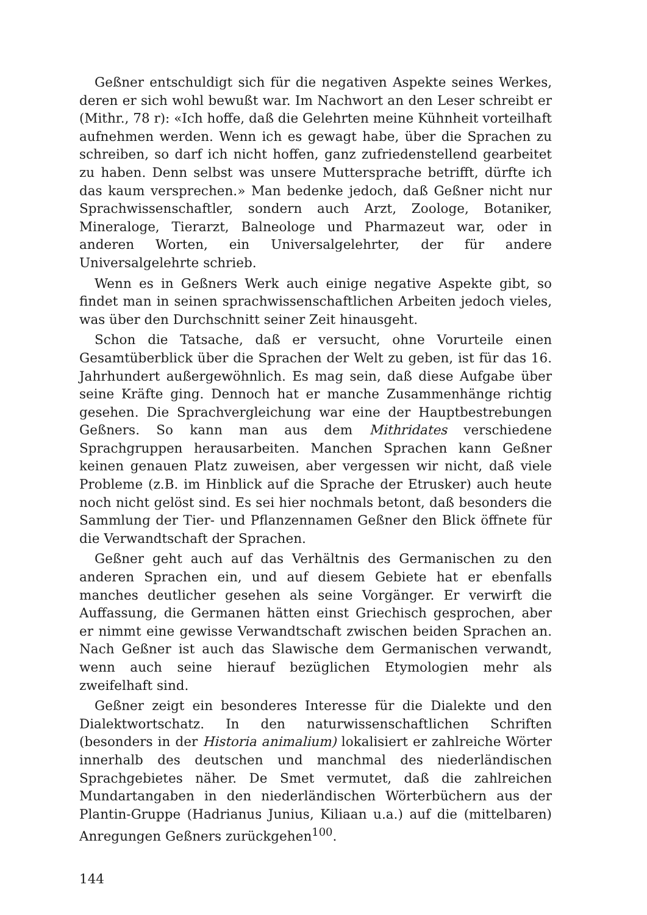Geßner entschuldigt sich für die negativen Aspekte seines Werkes, deren er sich wohl bewußt war. Im Nachwort an den Leser schreibt er (Mithr., 78 r): «Ich hoffe, daß die Gelehrten meine Kühnheit vorteilhaft aufnehmen werden. Wenn ich es gewagt habe, über die Sprachen zu schreiben, so darf ich nicht hoffen, ganz zufriedenstellend gearbeitet zu haben. Denn selbst was unsere Muttersprache betrifft, dürfte ich das kaum versprechen.» Man bedenke jedoch, daß Geßner nicht nur Sprachwissenschaftler, sondern auch Arzt, Zoologe, Botaniker, Mineraloge, Tierarzt, Balneologe und Pharmazeut war, oder in anderen Worten, ein Universalgelehrter, der für andere Universalgelehrte schrieb.
Wenn es in Geßners Werk auch einige negative Aspekte gibt, so findet man in seinen sprachwissenschaftlichen Arbeiten jedoch vieles, was über den Durchschnitt seiner Zeit hinausgeht.
Schon die Tatsache, daß er versucht, ohne Vorurteile einen Gesamtüberblick über die Sprachen der Welt zu geben, ist für das 16. Jahrhundert außergewöhnlich. Es mag sein, daß diese Aufgabe über seine Kräfte ging. Dennoch hat er manche Zusammenhänge richtig gesehen. Die Sprachvergleichung war eine der Hauptbestrebungen Geßners. So kann man aus dem Mithridates verschiedene Sprachgruppen herausarbeiten. Manchen Sprachen kann Geßner keinen genauen Platz zuweisen, aber vergessen wir nicht, daß viele Probleme (z.B. im Hinblick auf die Sprache der Etrusker) auch heute noch nicht gelöst sind. Es sei hier nochmals betont, daß besonders die Sammlung der Tier- und Pflanzennamen Geßner den Blick öffnete für die Verwandtschaft der Sprachen.
Geßner geht auch auf das Verhältnis des Germanischen zu den anderen Sprachen ein, und auf diesem Gebiete hat er ebenfalls manches deutlicher gesehen als seine Vorgänger. Er verwirft die Auffassung, die Germanen hätten einst Griechisch gesprochen, aber er nimmt eine gewisse Verwandtschaft zwischen beiden Sprachen an. Nach Geßner ist auch das Slawische dem Germanischen verwandt, wenn auch seine hierauf bezüglichen Etymologien mehr als zweifelhaft sind.
Geßner zeigt ein besonderes Interesse für die Dialekte und den Dialektwortschatz. In den naturwissenschaftlichen Schriften (besonders in der Historia animalium) lokalisiert er zahlreiche Wörter innerhalb des deutschen und manchmal des niederländischen Sprachgebietes näher. De Smet vermutet, daß die zahlreichen Mundartangaben in den niederländischen Wörterbüchern aus der Plantin-Gruppe (Hadrianus Junius, Kiliaan u.a.) auf die (mittelbaren) Anregungen Geßners zurückgehen<sup>100</sup>.
144